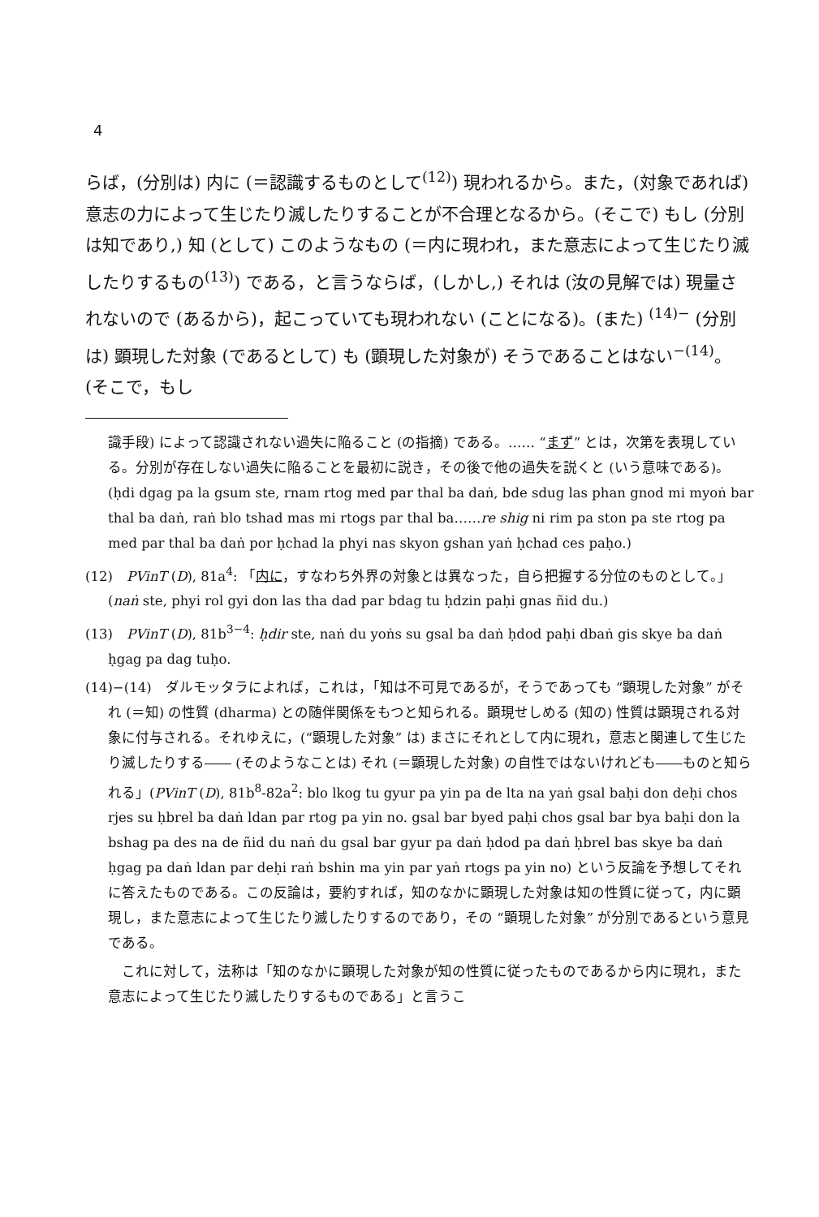4
らば，(分別は) 内に (＝認識するものとして<sup>(12)</sup>) 現われるから。また，(対象であれば) 意志の力によって生じたり滅したりすることが不合理となるから。(そこで) もし (分別は知であり,) 知 (として) このようなもの (＝内に現われ，また意志によって生じたり滅したりするもの<sup>(13)</sup>) である，と言うならば，(しかし,) それは (汝の見解では) 現量されないので (あるから)，起こっていても現われない (ことになる)。(また) <sup>(14)−</sup> (分別は) 顕現した対象 (であるとして) も (顕現した対象が) そうであることはない<sup>−(14)</sup>。(そこで，もし
識手段) によって認識されない過失に陥ること (の指摘) である。…… “まず” とは，次第を表現している。分別が存在しない過失に陥ることを最初に説き，その後で他の過失を説くと (いう意味である)。(ḥdi dgag pa la gsum ste, rnam rtog med par thal ba daṅ, bde sdug las phan gnod mi myoṅ bar thal ba daṅ, raṅ blo tshad mas mi rtogs par thal ba……re shig ni rim pa ston pa ste rtog pa med par thal ba daṅ por ḥchad la phyi nas skyon gshan yaṅ ḥchad ces paḥo.)
(12)　PVinT (D), 81a<sup>4</sup>: 「内に，すなわち外界の対象とは異なった，自ら把握する分位のものとして。」(naṅ ste, phyi rol gyi don las tha dad par bdag tu ḥdzin paḥi gnas ñid du.)
(13)　PVinT (D), 81b<sup>3−4</sup>: ḥdir ste, naṅ du yoṅs su gsal ba daṅ ḥdod paḥi dbaṅ gis skye ba daṅ ḥgag pa dag tuḥo.
(14)−(14)　ダルモッタラによれば，これは，「知は不可見であるが，そうであっても “顕現した対象” がそれ (＝知) の性質 (dharma) との随伴関係をもつと知られる。顕現せしめる (知の) 性質は顕現される対象に付与される。それゆえに，(“顕現した対象” は) まさにそれとして内に現れ，意志と関連して生じたり滅したりする―― (そのようなことは) それ (＝顕現した対象) の自性ではないけれども――ものと知られる」(PVinT (D), 81b<sup>8</sup>-82a<sup>2</sup>: blo lkog tu gyur pa yin pa de lta na yaṅ gsal baḥi don deḥi chos rjes su ḥbrel ba daṅ ldan par rtog pa yin no. gsal bar byed paḥi chos gsal bar bya baḥi don la bshag pa des na de ñid du naṅ du gsal bar gyur pa daṅ ḥdod pa daṅ ḥbrel bas skye ba daṅ ḥgag pa daṅ ldan par deḥi raṅ bshin ma yin par yaṅ rtogs pa yin no) という反論を予想してそれに答えたものである。この反論は，要約すれば，知のなかに顕現した対象は知の性質に従って，内に顕現し，また意志によって生じたり滅したりするのであり，その “顕現した対象” が分別であるという意見である。
　これに対して，法称は「知のなかに顕現した対象が知の性質に従ったものであるから内に現れ，また意志によって生じたり滅したりするものである」と言うこ